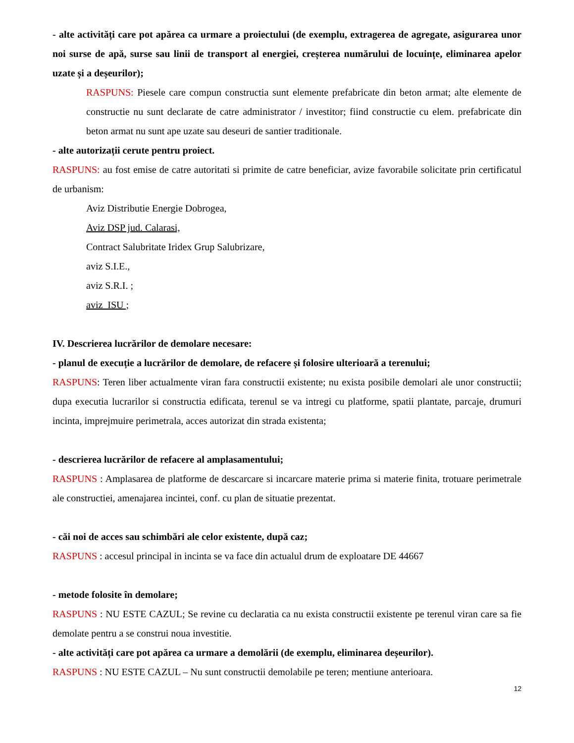- alte activități care pot apărea ca urmare a proiectului (de exemplu, extragerea de agregate, asigurarea unor noi surse de apă, surse sau linii de transport al energiei, creșterea numărului de locuințe, eliminarea apelor uzate și a deșeurilor);
RASPUNS: Piesele care compun constructia sunt elemente prefabricate din beton armat; alte elemente de constructie nu sunt declarate de catre administrator / investitor; fiind constructie cu elem. prefabricate din beton armat nu sunt ape uzate sau deseuri de santier traditionale.
- alte autorizații cerute pentru proiect.
RASPUNS: au fost emise de catre autoritati si primite de catre beneficiar, avize favorabile solicitate prin certificatul de urbanism:
Aviz Distributie Energie Dobrogea,
Aviz DSP jud. Calarasi,
Contract Salubritate Iridex Grup Salubrizare,
aviz S.I.E.,
aviz S.R.I. ;
aviz ISU ;
IV. Descrierea lucrărilor de demolare necesare:
- planul de execuție a lucrărilor de demolare, de refacere și folosire ulterioară a terenului;
RASPUNS: Teren liber actualmente viran fara constructii existente; nu exista posibile demolari ale unor constructii; dupa executia lucrarilor si constructia edificata, terenul se va intregi cu platforme, spatii plantate, parcaje, drumuri incinta, imprejmuire perimetrala, acces autorizat din strada existenta;
- descrierea lucrărilor de refacere al amplasamentului;
RASPUNS : Amplasarea de platforme de descarcare si incarcare materie prima si materie finita, trotuare perimetrale ale constructiei, amenajarea incintei, conf. cu plan de situatie prezentat.
- căi noi de acces sau schimbări ale celor existente, după caz;
RASPUNS : accesul principal in incinta se va face din actualul drum de exploatare DE 44667
- metode folosite în demolare;
RASPUNS : NU ESTE CAZUL; Se revine cu declaratia ca nu exista constructii existente pe terenul viran care sa fie demolate pentru a se construi noua investitie.
- alte activități care pot apărea ca urmare a demolării (de exemplu, eliminarea deșeurilor).
RASPUNS : NU ESTE CAZUL – Nu sunt constructii demolabile pe teren; mentiune anterioara.
12